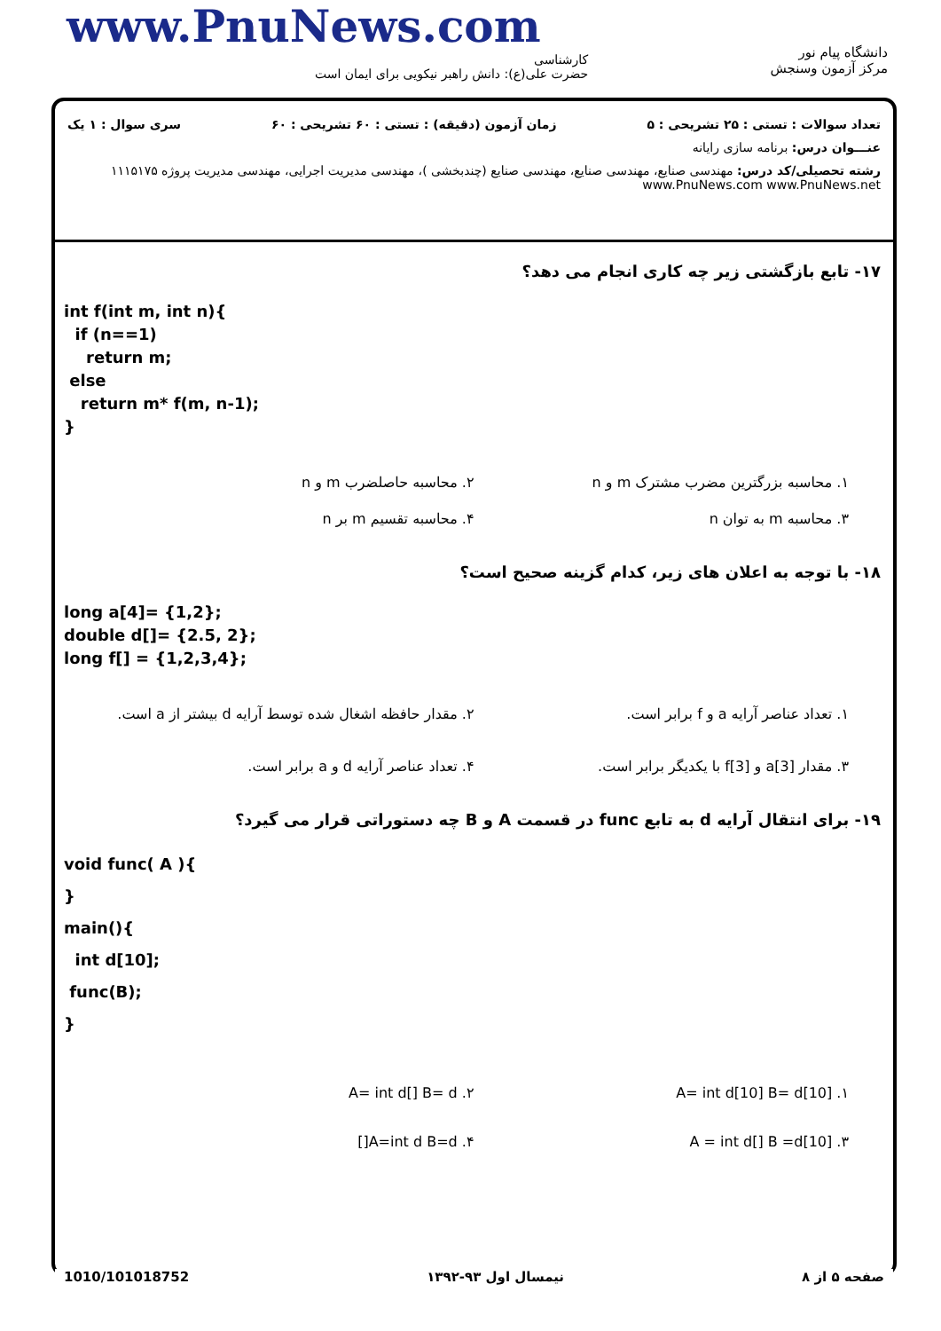www.PnuNews.com
کارشناسی
حضرت علی(ع): دانش راهبر نیکویی برای ایمان است
دانشگاه پیام نور
مرکز آزمون وسنجش
تعداد سوالات : تستی : ۲۵ تشریحی : ۵ زمان آزمون (دقیقه) : تستی : ۶۰ تشریحی : ۶۰ سری سوال : ۱ یک
عنـــوان درس: برنامه سازی رایانه
رشته تحصیلی/کد درس: مهندسی صنایع، مهندسی صنایع، مهندسی صنایع (چندبخشی )، مهندسی مدیریت اجرایی، مهندسی مدیریت پروژه ۱۱۱۵۱۷۵ www.PnuNews.com www.PnuNews.net
۱۷- تابع بازگشتی زیر چه کاری انجام می دهد؟
int f(int m, int n){
if (n==1)
return m;
else
return m* f(m, n-1);
}
۱. محاسبه بزرگترین مضرب مشترک m و n
۲. محاسبه حاصلضرب m و n
۳. محاسبه m به توان n
۴. محاسبه تقسیم m بر n
۱۸- با توجه به اعلان های زیر، کدام گزینه صحیح است؟
long a[4]= {1,2};
double d[]= {2.5, 2};
long f[] = {1,2,3,4};
۱. تعداد عناصر آرایه a و f برابر است.
۲. مقدار حافظه اشغال شده توسط آرایه d بیشتر از a است.
۳. مقدار a[3] و f[3] با یکدیگر برابر است.
۴. تعداد عناصر آرایه d و a برابر است.
۱۹- برای انتقال آرایه d به تابع func در قسمت A و B چه دستوراتی قرار می گیرد؟
void func( A ){
}
main(){
int d[10];
func(B);
}
۱. A= int d[10] B= d[10]
۲. A= int d[] B= d
۳. A = int d[] B =d[10]
۴. A=int d B=d[]
1010/101018752 نیمسال اول ۹۳-۱۳۹۲ صفحه ۵ از ۸